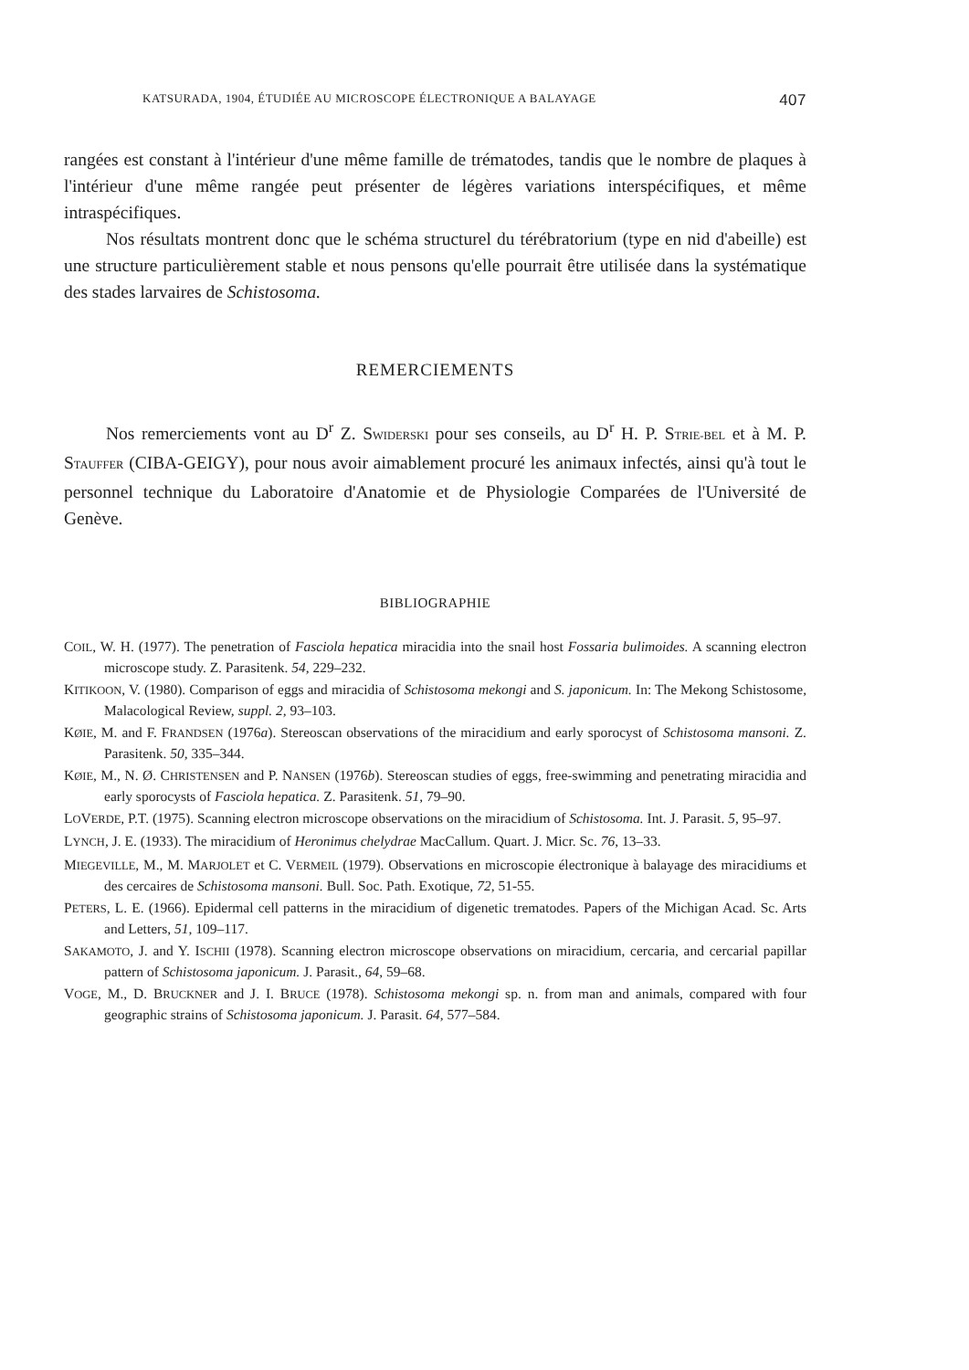KATSURADA, 1904, ÉTUDIÉE AU MICROSCOPE ÉLECTRONIQUE A BALAYAGE 407
rangées est constant à l'intérieur d'une même famille de trématodes, tandis que le nombre de plaques à l'intérieur d'une même rangée peut présenter de légères variations interspécifiques, et même intraspécifiques.
Nos résultats montrent donc que le schéma structurel du térébratorium (type en nid d'abeille) est une structure particulièrement stable et nous pensons qu'elle pourrait être utilisée dans la systématique des stades larvaires de Schistosoma.
REMERCIEMENTS
Nos remerciements vont au D<sup>r</sup> Z. SWIDERSKI pour ses conseils, au D<sup>r</sup> H. P. STRIE-BEL et à M. P. STAUFFER (CIBA-GEIGY), pour nous avoir aimablement procuré les animaux infectés, ainsi qu'à tout le personnel technique du Laboratoire d'Anatomie et de Physiologie Comparées de l'Université de Genève.
BIBLIOGRAPHIE
COIL, W. H. (1977). The penetration of Fasciola hepatica miracidia into the snail host Fossaria bulimoides. A scanning electron microscope study. Z. Parasitenk. 54, 229–232.
KITIKOON, V. (1980). Comparison of eggs and miracidia of Schistosoma mekongi and S. japonicum. In: The Mekong Schistosome, Malacological Review, suppl. 2, 93–103.
KØIE, M. and F. FRANDSEN (1976a). Stereoscan observations of the miracidium and early sporocyst of Schistosoma mansoni. Z. Parasitenk. 50, 335–344.
KØIE, M., N. Ø. CHRISTENSEN and P. NANSEN (1976b). Stereoscan studies of eggs, free-swimming and penetrating miracidia and early sporocysts of Fasciola hepatica. Z. Parasitenk. 51, 79–90.
LOVERDE, P.T. (1975). Scanning electron microscope observations on the miracidium of Schistosoma. Int. J. Parasit. 5, 95–97.
LYNCH, J. E. (1933). The miracidium of Heronimus chelydrae MacCallum. Quart. J. Micr. Sc. 76, 13–33.
MIEGEVILLE, M., M. MARJOLET et C. VERMEIL (1979). Observations en microscopie électronique à balayage des miracidiums et des cercaires de Schistosoma mansoni. Bull. Soc. Path. Exotique, 72, 51-55.
PETERS, L. E. (1966). Epidermal cell patterns in the miracidium of digenetic trematodes. Papers of the Michigan Acad. Sc. Arts and Letters, 51, 109–117.
SAKAMOTO, J. and Y. ISCHII (1978). Scanning electron microscope observations on miracidium, cercaria, and cercarial papillar pattern of Schistosoma japonicum. J. Parasit., 64, 59–68.
VOGE, M., D. BRUCKNER and J. I. BRUCE (1978). Schistosoma mekongi sp. n. from man and animals, compared with four geographic strains of Schistosoma japonicum. J. Parasit. 64, 577–584.